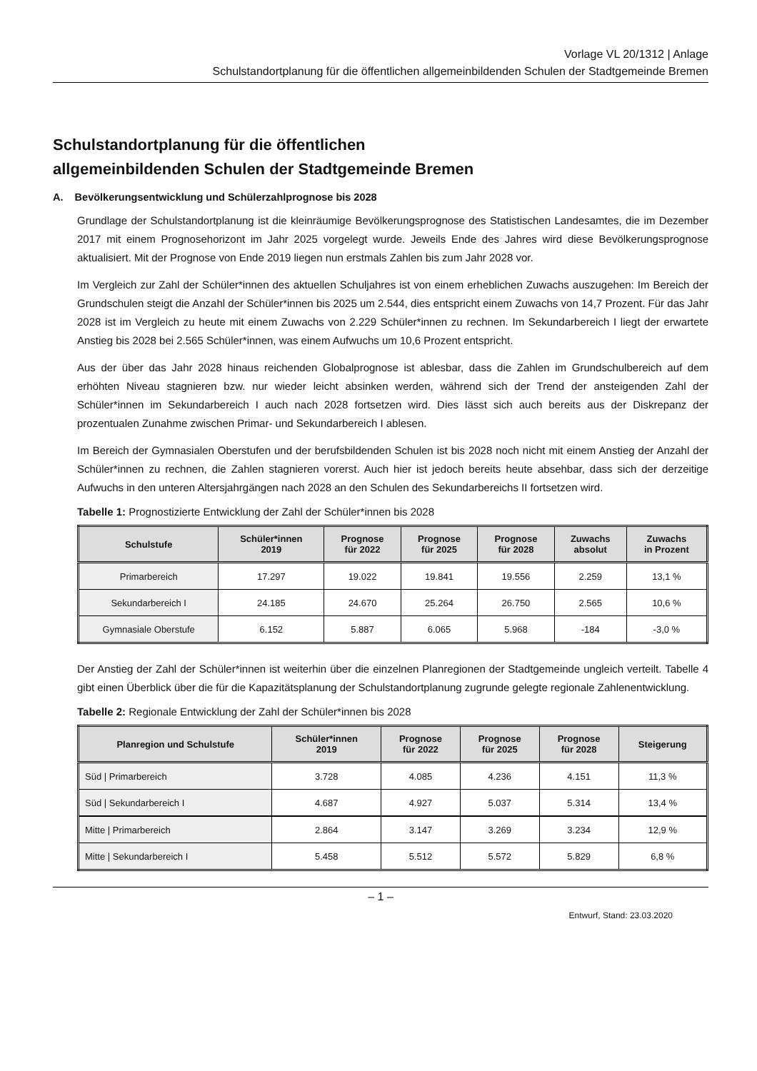Vorlage VL 20/1312 | Anlage
Schulstandortplanung für die öffentlichen allgemeinbildenden Schulen der Stadtgemeinde Bremen
Schulstandortplanung für die öffentlichen
allgemeinbildenden Schulen der Stadtgemeinde Bremen
A. Bevölkerungsentwicklung und Schülerzahlprognose bis 2028
Grundlage der Schulstandortplanung ist die kleinräumige Bevölkerungsprognose des Statistischen Landesamtes, die im Dezember 2017 mit einem Prognosehorizont im Jahr 2025 vorgelegt wurde. Jeweils Ende des Jahres wird diese Bevölkerungsprognose aktualisiert. Mit der Prognose von Ende 2019 liegen nun erstmals Zahlen bis zum Jahr 2028 vor.
Im Vergleich zur Zahl der Schüler*innen des aktuellen Schuljahres ist von einem erheblichen Zuwachs auszugehen: Im Bereich der Grundschulen steigt die Anzahl der Schüler*innen bis 2025 um 2.544, dies entspricht einem Zuwachs von 14,7 Prozent. Für das Jahr 2028 ist im Vergleich zu heute mit einem Zuwachs von 2.229 Schüler*innen zu rechnen. Im Sekundarbereich I liegt der erwartete Anstieg bis 2028 bei 2.565 Schüler*innen, was einem Aufwuchs um 10,6 Prozent entspricht.
Aus der über das Jahr 2028 hinaus reichenden Globalprognose ist ablesbar, dass die Zahlen im Grundschulbereich auf dem erhöhten Niveau stagnieren bzw. nur wieder leicht absinken werden, während sich der Trend der ansteigenden Zahl der Schüler*innen im Sekundarbereich I auch nach 2028 fortsetzen wird. Dies lässt sich auch bereits aus der Diskrepanz der prozentualen Zunahme zwischen Primar- und Sekundarbereich I ablesen.
Im Bereich der Gymnasialen Oberstufen und der berufsbildenden Schulen ist bis 2028 noch nicht mit einem Anstieg der Anzahl der Schüler*innen zu rechnen, die Zahlen stagnieren vorerst. Auch hier ist jedoch bereits heute absehbar, dass sich der derzeitige Aufwuchs in den unteren Altersjahrgängen nach 2028 an den Schulen des Sekundarbereichs II fortsetzen wird.
Tabelle 1: Prognostizierte Entwicklung der Zahl der Schüler*innen bis 2028
| Schulstufe | Schüler*innen 2019 | Prognose für 2022 | Prognose für 2025 | Prognose für 2028 | Zuwachs absolut | Zuwachs in Prozent |
| --- | --- | --- | --- | --- | --- | --- |
| Primarbereich | 17.297 | 19.022 | 19.841 | 19.556 | 2.259 | 13,1 % |
| Sekundarbereich I | 24.185 | 24.670 | 25.264 | 26.750 | 2.565 | 10,6 % |
| Gymnasiale Oberstufe | 6.152 | 5.887 | 6.065 | 5.968 | -184 | -3,0 % |
Der Anstieg der Zahl der Schüler*innen ist weiterhin über die einzelnen Planregionen der Stadtgemeinde ungleich verteilt. Tabelle 4 gibt einen Überblick über die für die Kapazitätsplanung der Schulstandortplanung zugrunde gelegte regionale Zahlenentwicklung.
Tabelle 2: Regionale Entwicklung der Zahl der Schüler*innen bis 2028
| Planregion und Schulstufe | Schüler*innen 2019 | Prognose für 2022 | Prognose für 2025 | Prognose für 2028 | Steigerung |
| --- | --- | --- | --- | --- | --- |
| Süd / Primarbereich | 3.728 | 4.085 | 4.236 | 4.151 | 11,3 % |
| Süd / Sekundarbereich I | 4.687 | 4.927 | 5.037 | 5.314 | 13,4 % |
| Mitte / Primarbereich | 2.864 | 3.147 | 3.269 | 3.234 | 12,9 % |
| Mitte / Sekundarbereich I | 5.458 | 5.512 | 5.572 | 5.829 | 6,8 % |
– 1 –
Entwurf, Stand: 23.03.2020